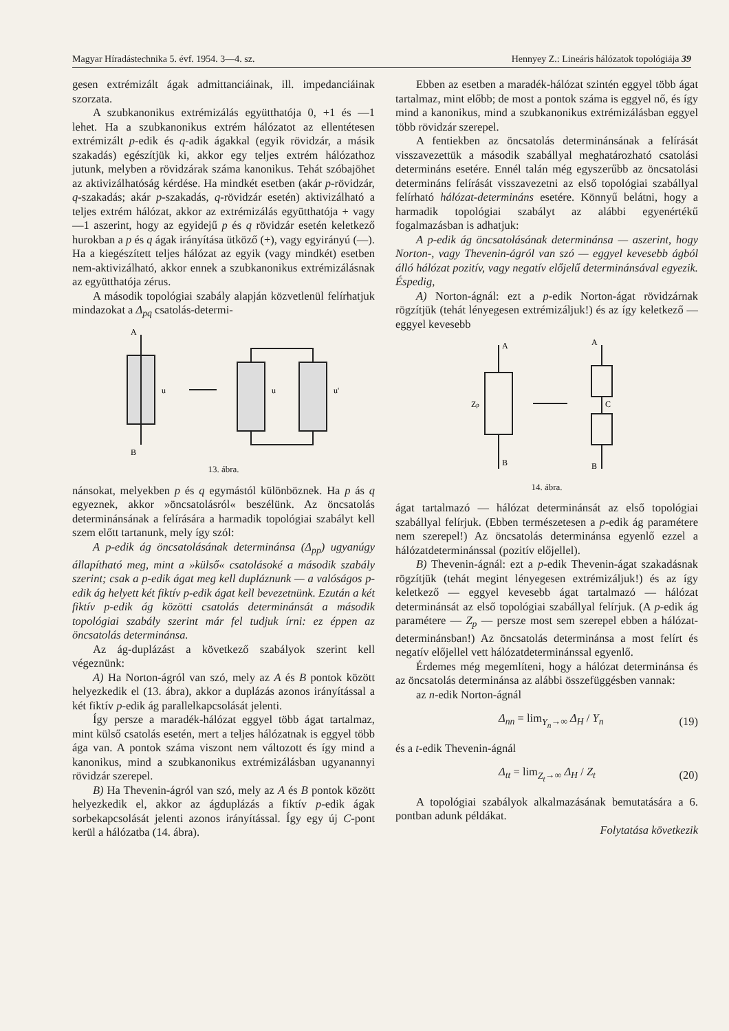Magyar Híradástechnika 5. évf. 1954. 3—4. sz. Hennyey Z.: Lineáris hálózatok topológiája 39
gesen extrémizált ágak admittanciáinak, ill. impedanciáinak szorzata.
A szubkanonikus extrémizálás együtthatója 0, +1 és —1 lehet. Ha a szubkanonikus extrém hálózatot az ellentétesen extrémizált p-edik és q-adik ágakkal (egyik rövidzár, a másik szakadás) egészítjük ki, akkor egy teljes extrém hálózathoz jutunk, melyben a rövidzárak száma kanonikus. Tehát szóbajöhet az aktivizálhatóság kérdése. Ha mindkét esetben (akár p-rövidzár, q-szakadás; akár p-szakadás, q-rövidzár esetén) aktivizálható a teljes extrém hálózat, akkor az extrémizálás együtthatója + vagy —1 aszerint, hogy az egyidejű p és q rövidzár esetén keletkező hurokban a p és q ágak irányítása ütköző (+), vagy egyirányú (—). Ha a kiegészített teljes hálózat az egyik (vagy mindkét) esetben nem-aktivizálható, akkor ennek a szubkanonikus extrémizálásnak az együtthatója zérus.
A második topológiai szabály alapján közvetlenül felírhatjuk mindazokat a Δ<sub>pq</sub> csatolás-determi-
A
B
u
u
u'
13. ábra.
nánsokat, melyekben p és q egymástól különböznek. Ha p ás q egyeznek, akkor »öncsatolásról« beszélünk. Az öncsatolás determinánsának a felírására a harmadik topológiai szabályt kell szem előtt tartanunk, mely így szól:
A p-edik ág öncsatolásának determinánsa (Δ<sub>pp</sub>) ugyanúgy állapítható meg, mint a »külső« csatolásoké a második szabály szerint; csak a p-edik ágat meg kell dupláznunk — a valóságos p-edik ág helyett két fiktív p-edik ágat kell bevezetnünk. Ezután a két fiktív p-edik ág közötti csatolás determinánsát a második topológiai szabály szerint már fel tudjuk írni: ez éppen az öncsatolás determinánsa.
Az ág-duplázást a következő szabályok szerint kell végeznünk:
A) Ha Norton-ágról van szó, mely az A és B pontok között helyezkedik el (13. ábra), akkor a duplázás azonos irányítással a két fiktív p-edik ág parallelkapcsolását jelenti.
Így persze a maradék-hálózat eggyel több ágat tartalmaz, mint külső csatolás esetén, mert a teljes hálózatnak is eggyel több ága van. A pontok száma viszont nem változott és így mind a kanonikus, mind a szubkanonikus extrémizálásban ugyanannyi rövidzár szerepel.
B) Ha Thevenin-ágról van szó, mely az A és B pontok között helyezkedik el, akkor az ágduplázás a fiktív p-edik ágak sorbekapcsolását jelenti azonos irányítással. Így egy új C-pont kerül a hálózatba (14. ábra).
Ebben az esetben a maradék-hálózat szintén eggyel több ágat tartalmaz, mint előbb; de most a pontok száma is eggyel nő, és így mind a kanonikus, mind a szubkanonikus extrémizálásban eggyel több rövidzár szerepel.
A fentiekben az öncsatolás determinánsának a felírását visszavezettük a második szabállyal meghatározható csatolási determináns esetére. Ennél talán még egyszerűbb az öncsatolási determináns felírását visszavezetni az első topológiai szabállyal felírható hálózat-determináns esetére. Könnyű belátni, hogy a harmadik topológiai szabályt az alábbi egyenértékű fogalmazásban is adhatjuk:
A p-edik ág öncsatolásának determinánsa — aszerint, hogy Norton-, vagy Thevenin-ágról van szó — eggyel kevesebb ágból álló hálózat pozitív, vagy negatív előjelű determinánsával egyezik. Éspedig,
A) Norton-ágnál: ezt a p-edik Norton-ágat rövidzárnak rögzítjük (tehát lényegesen extrémizáljuk!) és az így keletkező — eggyel kevesebb
A
B
Zp
A
B
C
14. ábra.
ágat tartalmazó — hálózat determinánsát az első topológiai szabállyal felírjuk. (Ebben természetesen a p-edik ág paramétere nem szerepel!) Az öncsatolás determinánsa egyenlő ezzel a hálózatdeterminánssal (pozitív előjellel).
B) Thevenin-ágnál: ezt a p-edik Thevenin-ágat szakadásnak rögzítjük (tehát megint lényegesen extrémizáljuk!) és az így keletkező — eggyel kevesebb ágat tartalmazó — hálózat determinánsát az első topológiai szabállyal felírjuk. (A p-edik ág paramétere — Z<sub>p</sub> — persze most sem szerepel ebben a hálózat-determinánsban!) Az öncsatolás determinánsa a most felírt és negatív előjellel vett hálózatdeterminánssal egyenlő.
Érdemes még megemlíteni, hogy a hálózat determinánsa és az öncsatolás determinánsa az alábbi összefüggésben vannak:
az n-edik Norton-ágnál
Δ<sub>nn</sub> = lim<sub>Y<sub>n</sub>→∞</sub> Δ<sub>H</sub> / Y<sub>n</sub> (19)
és a t-edik Thevenin-ágnál
Δ<sub>tt</sub> = lim<sub>Z<sub>t</sub>→∞</sub> Δ<sub>H</sub> / Z<sub>t</sub> (20)
A topológiai szabályok alkalmazásának bemutatására a 6. pontban adunk példákat.
Folytatása következik